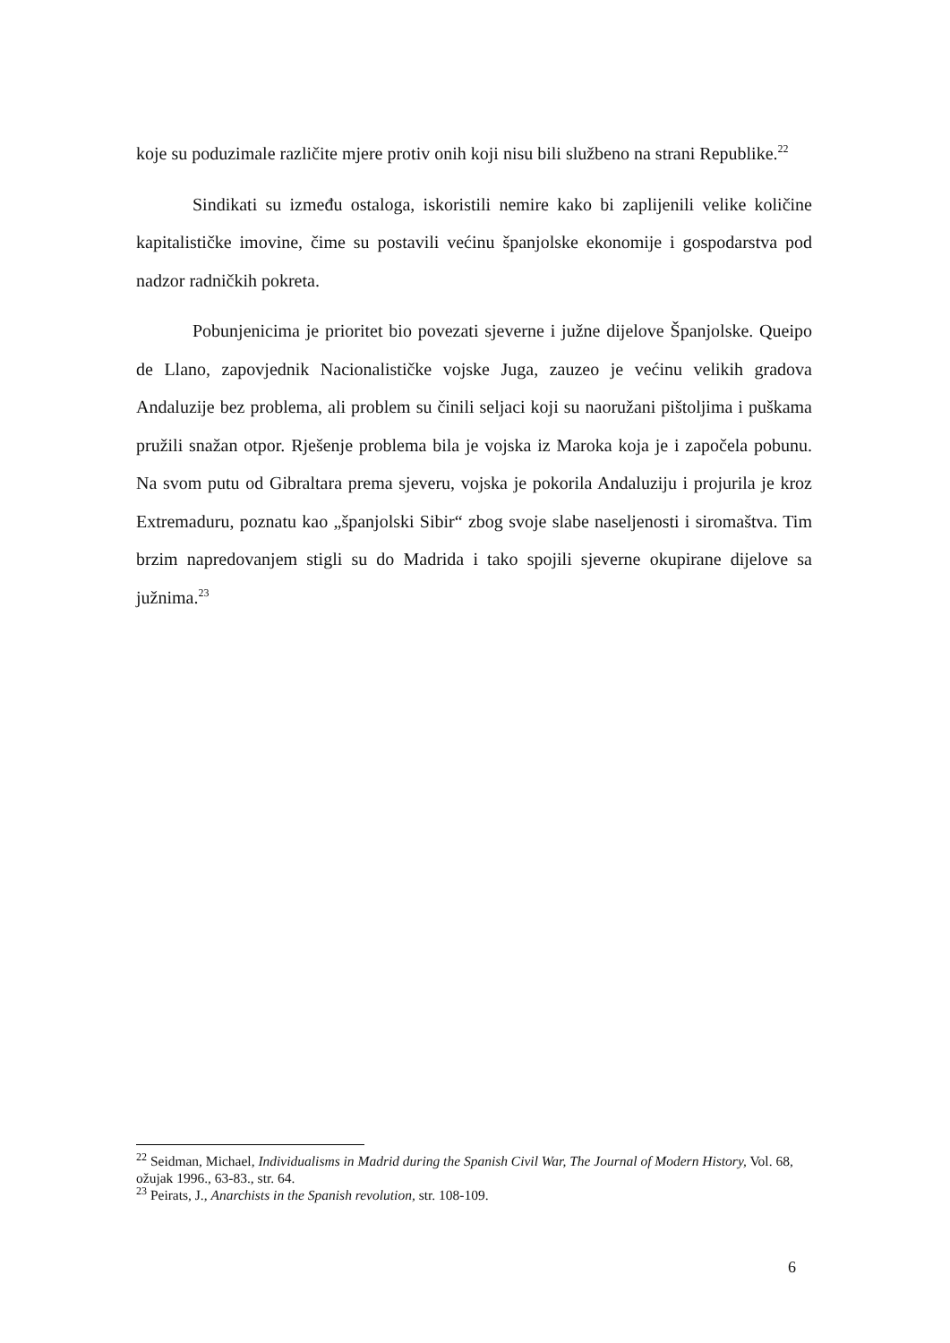koje su poduzimale različite mjere protiv onih koji nisu bili službeno na strani Republike.<sup>22</sup>
Sindikati su između ostaloga, iskoristili nemire kako bi zaplijenili velike količine kapitalističke imovine, čime su postavili većinu španjolske ekonomije i gospodarstva pod nadzor radničkih pokreta.
Pobunjenicima je prioritet bio povezati sjeverne i južne dijelove Španjolske. Queipo de Llano, zapovjednik Nacionalističke vojske Juga, zauzeo je većinu velikih gradova Andaluzije bez problema, ali problem su činili seljaci koji su naoružani pištoljima i puškama pružili snažan otpor. Rješenje problema bila je vojska iz Maroka koja je i započela pobunu. Na svom putu od Gibraltara prema sjeveru, vojska je pokorila Andaluziju i projurila je kroz Extremaduru, poznatu kao „španjolski Sibir“ zbog svoje slabe naseljenosti i siromaštva. Tim brzim napredovanjem stigli su do Madrida i tako spojili sjeverne okupirane dijelove sa južnima.<sup>23</sup>
<sup>22</sup> Seidman, Michael, Individualisms in Madrid during the Spanish Civil War, The Journal of Modern History, Vol. 68, ožujak 1996., 63-83., str. 64.
<sup>23</sup> Peirats, J., Anarchists in the Spanish revolution, str. 108-109.
6